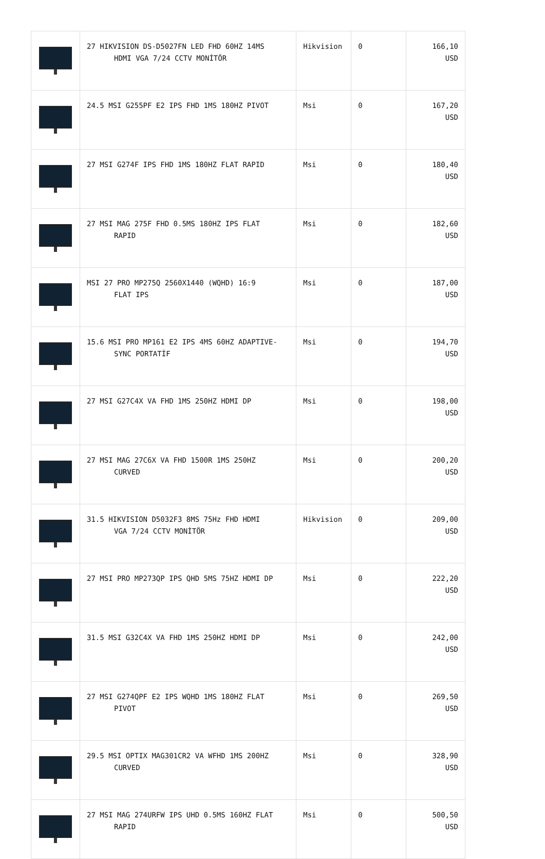| | 27 HIKVISION DS-D5027FN LED FHD 60HZ 14MS HDMI VGA 7/24 CCTV MONİTÖR | Hikvision | 0 | 166,10 USD |
| | 24.5 MSI G255PF E2 IPS FHD 1MS 180HZ PIVOT | Msi | 0 | 167,20 USD |
| | 27 MSI G274F IPS FHD 1MS 180HZ FLAT RAPID | Msi | 0 | 180,40 USD |
| | 27 MSI MAG 275F FHD 0.5MS 180HZ IPS FLAT RAPID | Msi | 0 | 182,60 USD |
| | MSI 27 PRO MP275Q 2560X1440 (WQHD) 16:9 FLAT IPS | Msi | 0 | 187,00 USD |
| | 15.6 MSI PRO MP161 E2 IPS 4MS 60HZ ADAPTIVE- SYNC PORTATİF | Msi | 0 | 194,70 USD |
| | 27 MSI G27C4X VA FHD 1MS 250HZ HDMI DP | Msi | 0 | 198,00 USD |
| | 27 MSI MAG 27C6X VA FHD 1500R 1MS 250HZ CURVED | Msi | 0 | 200,20 USD |
| | 31.5 HIKVISION D5032F3 8MS 75Hz FHD HDMI VGA 7/24 CCTV MONİTÖR | Hikvision | 0 | 209,00 USD |
| | 27 MSI PRO MP273QP IPS QHD 5MS 75HZ HDMI DP | Msi | 0 | 222,20 USD |
| | 31.5 MSI G32C4X VA FHD 1MS 250HZ HDMI DP | Msi | 0 | 242,00 USD |
| | 27 MSI G274QPF E2 IPS WQHD 1MS 180HZ FLAT PIVOT | Msi | 0 | 269,50 USD |
| | 29.5 MSI OPTIX MAG301CR2 VA WFHD 1MS 200HZ CURVED | Msi | 0 | 328,90 USD |
| | 27 MSI MAG 274URFW IPS UHD 0.5MS 160HZ FLAT RAPID | Msi | 0 | 500,50 USD |